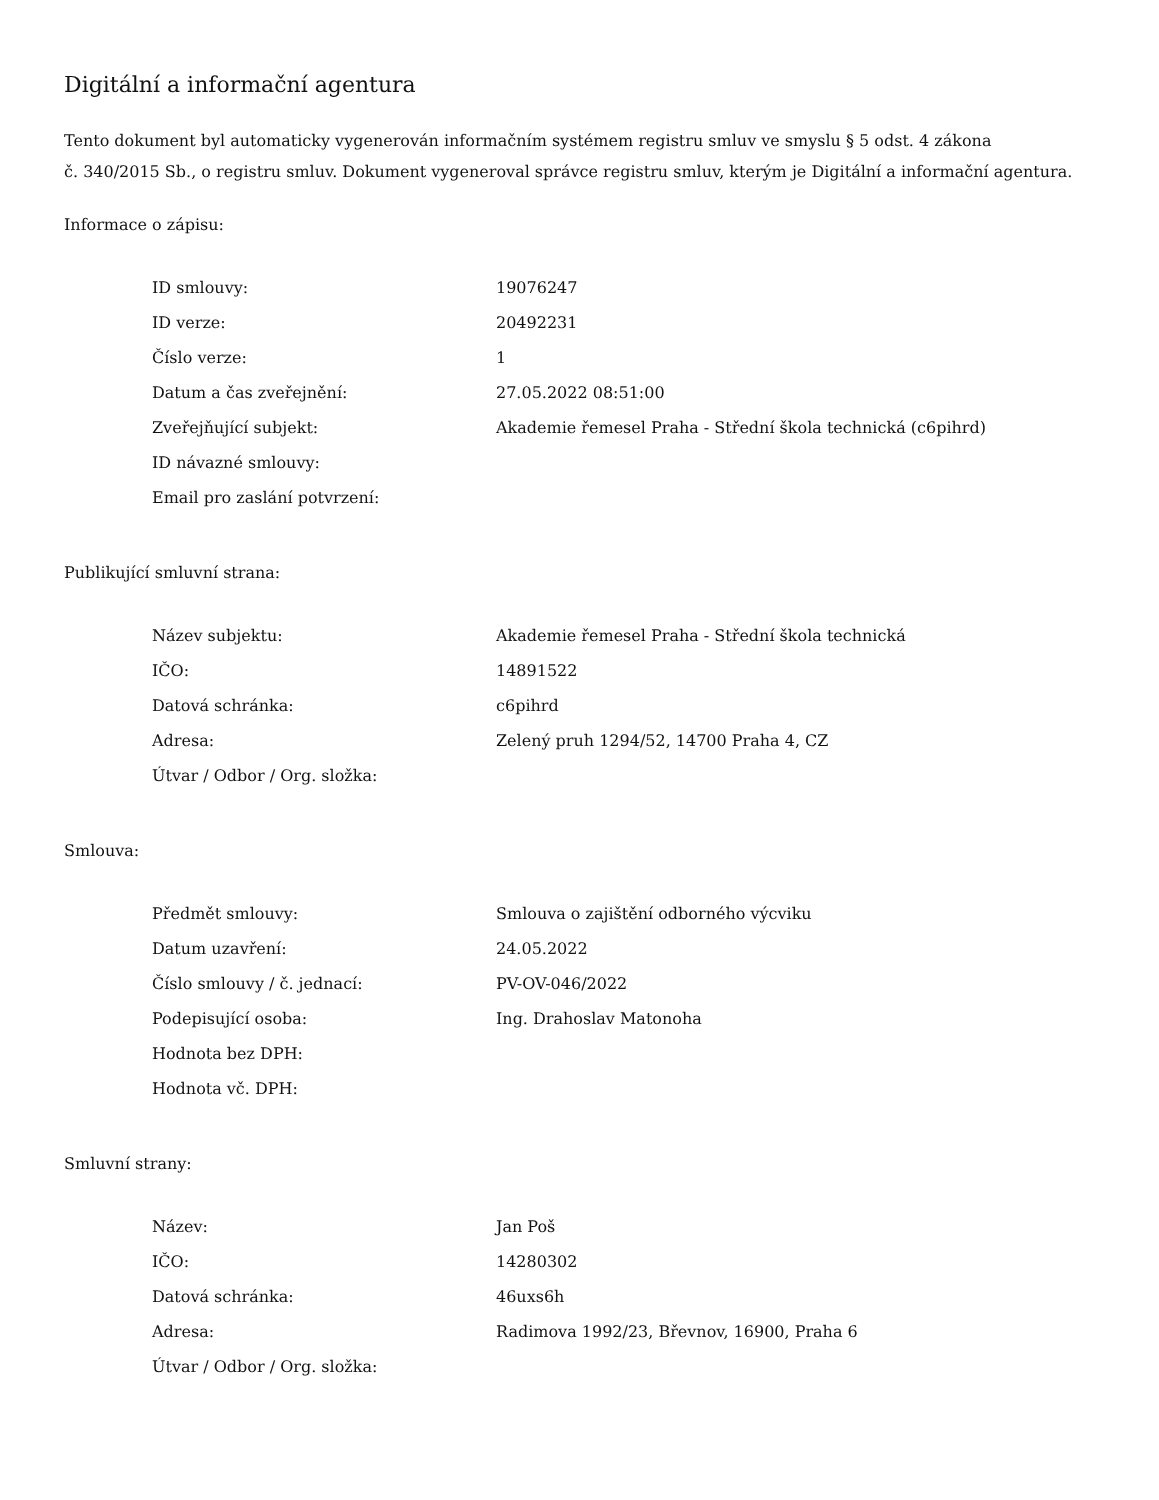Digitální a informační agentura
Tento dokument byl automaticky vygenerován informačním systémem registru smluv ve smyslu § 5 odst. 4 zákona
č. 340/2015 Sb., o registru smluv. Dokument vygeneroval správce registru smluv, kterým je Digitální a informační agentura.
Informace o zápisu:
| ID smlouvy: | 19076247 |
| ID verze: | 20492231 |
| Číslo verze: | 1 |
| Datum a čas zveřejnění: | 27.05.2022 08:51:00 |
| Zveřejňující subjekt: | Akademie řemesel Praha - Střední škola technická (c6pihrd) |
| ID návazné smlouvy: | |
| Email pro zaslání potvrzení: | |
Publikující smluvní strana:
| Název subjektu: | Akademie řemesel Praha - Střední škola technická |
| IČO: | 14891522 |
| Datová schránka: | c6pihrd |
| Adresa: | Zelený pruh 1294/52, 14700 Praha 4, CZ |
| Útvar / Odbor / Org. složka: | |
Smlouva:
| Předmět smlouvy: | Smlouva o zajištění odborného výcviku |
| Datum uzavření: | 24.05.2022 |
| Číslo smlouvy / č. jednací: | PV-OV-046/2022 |
| Podepisující osoba: | Ing. Drahoslav Matonoha |
| Hodnota bez DPH: | |
| Hodnota vč. DPH: | |
Smluvní strany:
| Název: | Jan Poš |
| IČO: | 14280302 |
| Datová schránka: | 46uxs6h |
| Adresa: | Radimova 1992/23, Břevnov, 16900, Praha 6 |
| Útvar / Odbor / Org. složka: | |